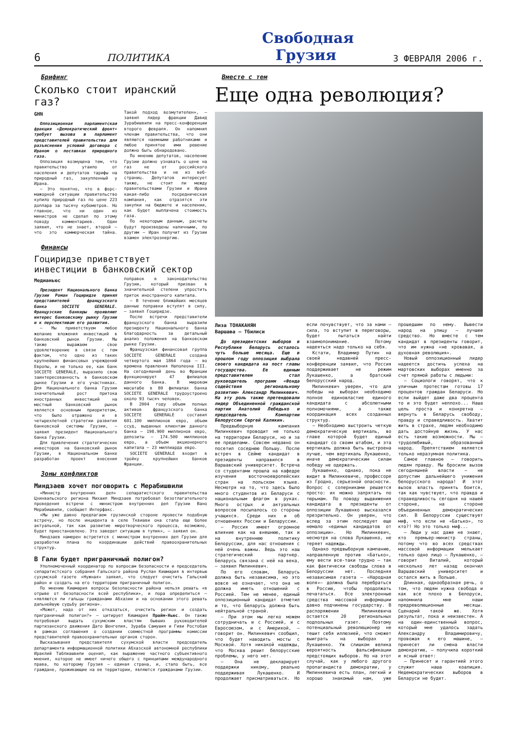6 ПОЛИТИКА Свободная Грузия 3 ФЕВРАЛЯ 2006 г.
Брифинг
Сколько стоит иранский газ?
GHN
Оппозиционная парламентская фракция «Демократический фронт» требует вызова в парламент представителей правительства для разъяснения условий договора с Ираном о поставках природного газа.
Оппозиция возмущена тем, что правительство утаило от населения и депутатов тарифы на природный газ, закупленный у Ирана.
– Это понятно, что в форс-мажорной ситуации правительство купило природный газ по цене 223 доллара за тысячу кубометров. Но главное, что ни один из министров не сделал по этому поводу комментариев. Один заявил, что не знает, второй – что это коммерческая тайна. Такой подход возмутителен», – заявил лидер фракции Давид Зурабишвили на пресс-конференции второго февраля. Он напомнил членам правительства, что они являются наемными работниками и любое принятое ими решение должно быть обнародовано.
По мнению депутатов, население Грузии должно узнавать о цене на газ не от российского правительства и не из веб-страниц. Депутатов интересует также, не стоит ли между правительствами Грузии и Ирана какая-либо посредническая компания, как отразятся эти закупки на бюджете и населении, как будет выплачена стоимость газа.
По некоторым данным, расчеты будут произведены наличными, по другим – Иран получит из Грузии взамен электроэнергию.
Финансы
Гоциридзе приветствует инвестиции в банковский сектор
Медианьюс
Президент Национального банка Грузии Роман Гоциридзе принял представителей французского банка SOCIETE GENERALE. Французские банкиры проявляют интерес банковскому рынку Грузии и к перспективам его развития.
– Мы приветствуем любое желание вложения инвестиций в банковский рынок Грузии. Мы также выражаем свое удовлетворение в связи с тем фактом, что одно из таких крупнейших финансовых учреждений Европы, и не только ее, как банк SOCIETE GENERALE, выразило свою заинтересованность в банковском рынке Грузии и его участниках. Для Национального банка Грузии значительный рост притока иностранных инвестиций на местный банковский рынок является основным приоритетом, что было отражено и в четырехлетней стратегии развития банковской системы Грузии, – заявил президент Национального банка Грузии.
Для привлечения стратегических инвесторов на банковский рынок Грузии, в Национальном банке разработан проект внесения поправок в законодательство Грузии, который призван в значительной степени упростить приток иностранного капитала.
– В течение ближайших месяцев данные поправки вступят в силу, – заявил Гоциридзе.
После встречи представители французского банка выразили президенту Национального банка благодарность за детальный анализ положения на банковском рынке Грузии.
Французская финансовая группа SOCIETE GENERALE создана четвертого мая 1864 года – во времена правления Наполеона III. На сегодняшний день во Франции функционирует 47 филиалов данного банка. В мировом масштабе в 80 филиалах банка SOCIETE GENERALE трудоустроено около 93 тысяч человек.
В 2004 году объем полных активов французского банка SOCIETE GENERALE составил 601.100 миллионов евро, объем ссуд, выданных клиентам данного банка – 198.900 миллионов евро, депозиты – 174.500 миллионов евро, а объем акционерного капитала – 23 миллиарда евро.
SOCIETE GENERALE входит в тройку крупнейших банков Франции.
Зоны конфликтов
Миндзаев хочет поговорить с Мерабишвили
«Министр внутренних дел» сепаратистского правительства Цхинвальского региона Михаил Миндзаев потребовал безотлагательного проведения встречи с министром внутренних дел Грузии Вано Мерабишвили, сообщает Интерфакс.
«Мы уже давно предлагаем грузинской стороне провести подобную встречу, но после инцидента в селе Тквиави она стала еще более актуальной, так как развитие миротворческого процесса, возможно, будет приостановлено. Это заведет ситуацию в тупик», – заявил он.
Миндзаев намерен встретится с министром внутренних дел Грузии для разработки плана по координации действий правоохранительных структур.
В Гали будет приграничный полигон?
Уполномоченный координатор по вопросам безопасности и председатель сепаратистского собрания Гальского района Руслан Кишмария в интервью сухумской газете «Нужная» заявил, что следует очистить Гальский район и создать на его территории приграничный полигон.
По мнению Кишмария вопросы безопасности района нельзя решать «в отрыве от безопасности всей республики», и пора определиться – «являются ли гальцы гражданами Абхазии и на основании этого решать дальнейшую судьбу региона».
«Может, надо от них отказаться, очистить регион и создать приграничный полигон?» – цитирует Кишмария Прайм-Ньюс. Он также потребовал выдать сухумским властям бывших руководителей партизанского движения Дато Шенгелия, Зураба Самушия и Гиви Ростобая в рамках соглашения о создании совместной программы комиссии представителей правоохранительных органов сторон.
Высказывания представителя сухумской власти председатель департамента информационной политики Абхазской автономной республики Ираклий Таблиашвили оценил, как выражение частного субъективного мнения, которое не имеет ничего общего с принципами международного права, по которому Грузия – единая страна, и, стало быть, все граждане, проживающие на ее территории, являются гражданами Грузии.
Вместе с тем
Еще одна революция?
Лиза ТОНАКАНЯН
Варшава – Тбилиси
До президентских выборов в Республике Беларусь осталось чуть больше месяца. Еще в прошлом году оппозиция выбрала своего кандидата на пост главы государства. Ее единым представителем стал руководитель программ «Фонда содействия региональному развитию» Александр Милинкевич. На эту роль также претендовали лидер Объединенной гражданской партии Анатолий Лебедько и председатель Компартии Белоруссии Сергей Калякин.
Предвыборную кампания Милинкевич проводит не только на территории Беларуси, но и за ее пределами. Совсем недавно он посетил соседнюю Польшу. После встреч в Сейме кандидат в президенты направился в Варшавский университет. Встреча со студентами прошла на кафедре изучения восточноевропейских стран на польском языке. Несмотря на то, что здесь было много студентов из Беларуси с национальным флагом в руках. Много острых и актуальных вопросов посыпалось со стороны учащихся. Среди них и об отношениях России и Беларуссии.
– Россия имеет огромное влияние как на внешнюю, так и на внутреннюю политику Белоруссии, для нас отношения с ней очень важны. Ведь это наш стратегический партнер. Беларусь связана с ней на века, – заявил Милинкевич.
По его словам, Беларусь должна быть независима, но это вовсе не означает, что она не должна иметь отношений с Россией. Тем не менее, единый оппозиционный кандидат отметил и то, что Беларусь должна быть нейтральной страной.
– При этом мы легко можем сотрудничать и с Россией, и с Евросоюзом, и с Америкой, – говорит он. Милинкевич сообщил, что будет наводить мосты с Москвой. Хотя никакой надежды, что Москва решит белорусские проблемы, у него нет.
– Она не декларирует поддержки никому, реально поддерживая Лукашенко. И продолжает присматриваться. Но если почувствует, что за нами – сила, то вступит в переговоры, будет пытаться найти взаимопонимание. Потому надеяться надо только на себя.
Кстати, Владимир Путин на своей недавней пресс-конференции заявил, что Россия поддерживает не режим Лукашенко, а братский белорусский народ.
Милинкевич уверен, что для победы на выборах необходимо полное единовластие единого кандидата с абсолютными полномочиями, а также координация всех созданных структур.
– Необходимо выстроить четкую демократическую вертикаль, во главе которой будет единый кандидат со своим штабом, и эта вертикаль должна быть выстроена лучше, чем вертикаль Лукашенко, иначе демократическим силам победу не одержать.
Лукашенко, однако, пока не видит в Милинкевиче, профессоре из Гродно, серьезной опасности. Вопрос с соперниками решается просто: их можно запрятать по тюрьмам. По поводу выдвижения кандидата в президенты от оппозиции Лукашенко высказался презрительно. Он уверен, что вслед за этим последует еще немало «единых кандидатов от оппозиции». Но Милинкевич, несмотря на слова Лукашенко, не теряет надежды.
Однако предвыборную кампанию, направленную против «Батько», ему вести все-таки трудно – так как фактически свободы слова в Белоруссии нет. Последняя независимая газета – «Народная воля»– должна была перебраться в Россию, чтобы продолжать печататься. Все электронные средства массовой информации давно подчинены государству. В распоряжении Милинкевича остается 20 региональных подпольных газет. Поэтому потенциальный революционер не тешит себя иллюзией, что сможет выиграть на выборах у Лукашенко. Уж слишком велика вероятность фальсификации предстоящих выборов. Но на этот случай, как у любого другого пропагандиста демократии, у Милинкевича есть план, легкий и хорошо знакомый нам, уже прошедшим по нему. Вывести народ на улицу – лучшее средство. Но вместе с тем кандидат в президенты говорит, что им нужна «не кровавая, а духовная революция».
Новый оппозиционный лидер надеется достичь успеха на мартовских выборах именно за счет прямой работы с людьми:
– Социологи говорят, что к уличным протестам готовы 17 процентов граждан Беларуси. Но если выйдет даже два процента то и это будет неплохо... Наша цель проста и конкретна – вернуть в Беларусь свободу, правду и справедливость. Хватит жить в страхе, людям необходимо дать достойную жизнь. У нас есть такие возможности. Мы – трудолюбивый, образованный народ. Препятствием является только неразумная политика.
Самое главное – говорить людям правду. Мы бросили вызов сегодняшней власти – не допустим дальнейшего унижения белорусского народа! И этот вызов власть принять боится, так как чувствует, что правда и справедливость сегодня на нашей стороне, на стороне объединенных демократических сил. В Белоруссии существует миф, что если не «Батько», то кто?! Но это только миф...
– Люди у нас даже не знают, кто премьер-министр страны, потому что во всех средствах массовой информации мелькает только одно лицо – Лукашенко, – говорит Виталий, который несколько лет назад окончил Варшавский университет и остался жить в Польше.
Длинная, однообразная речь, о том, что людям нужна свобода и как все плохо в Белоруси, напомнила мне наши предреволюционные месяцы. Сценарий такой же. Хотя результат, пока и неизвестен. А на один-единственный вопрос, который мне удалось задать Александру Владимировичу, провожая к его машине, – принесет ли смена власти демократию, – получила короткий и ясный ответ:
– Принесет и гарантией этого служит наша коалиция. Недемократических выборов в Беларуси не будет.